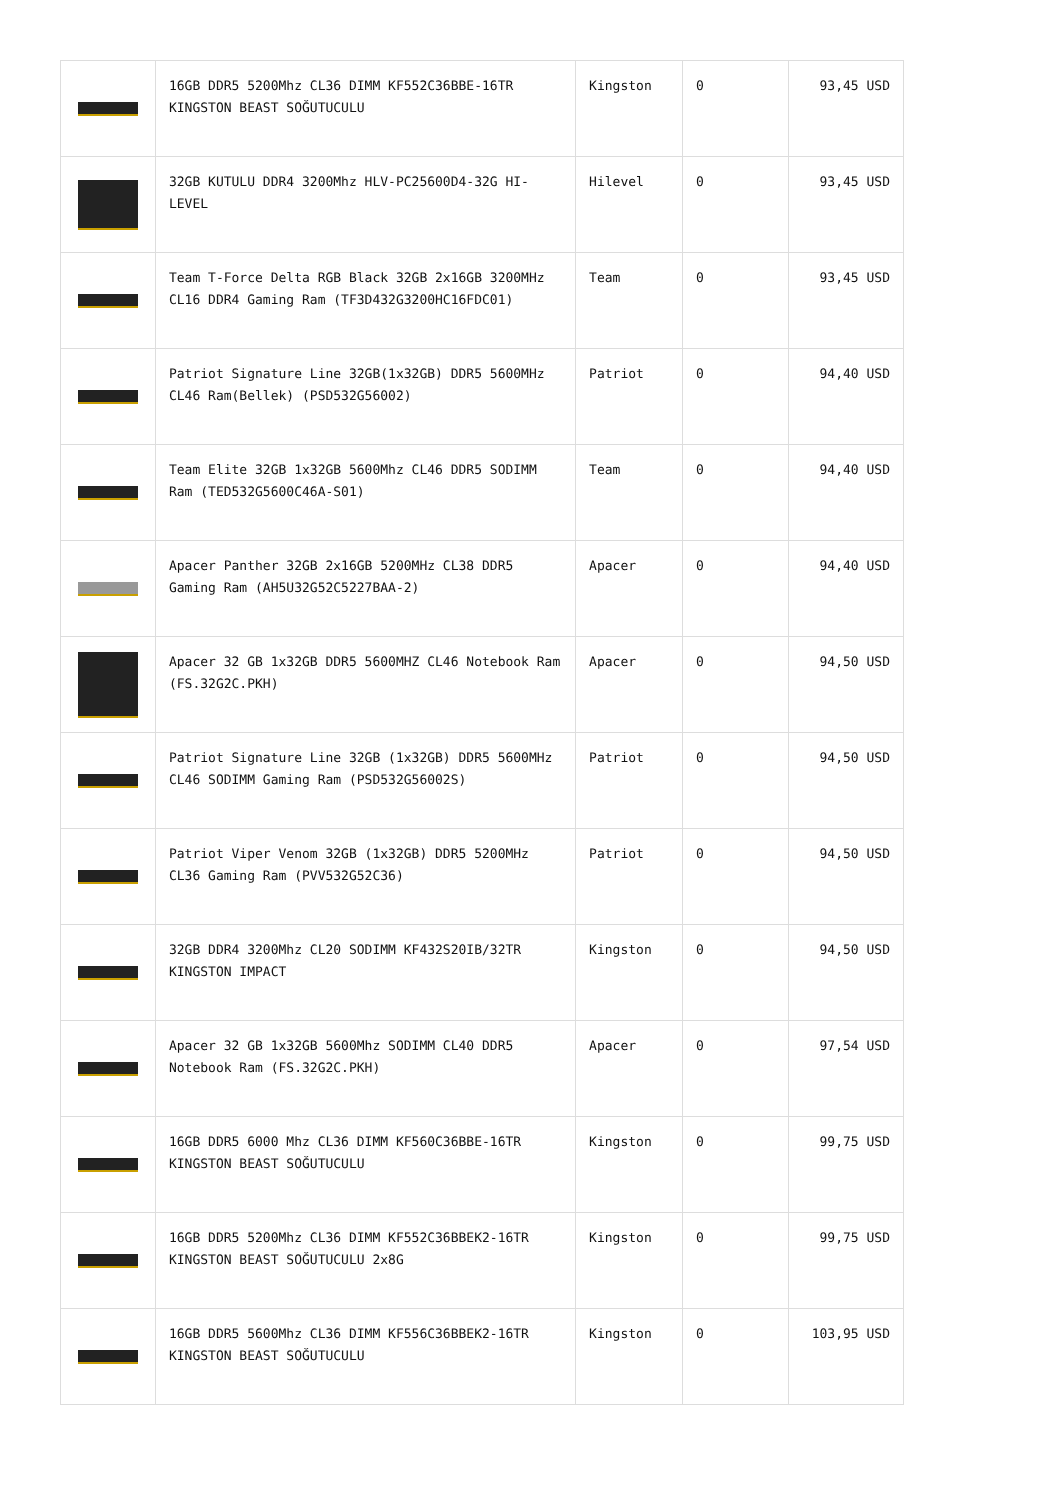| | 16GB DDR5 5200Mhz CL36 DIMM KF552C36BBE-16TR KINGSTON BEAST SOĞUTUCULU | Kingston | 0 | 93,45 USD |
| | 32GB KUTULU DDR4 3200Mhz HLV-PC25600D4-32G HI-LEVEL | Hilevel | 0 | 93,45 USD |
| | Team T-Force Delta RGB Black 32GB 2x16GB 3200MHz CL16 DDR4 Gaming Ram (TF3D432G3200HC16FDC01) | Team | 0 | 93,45 USD |
| | Patriot Signature Line 32GB(1x32GB) DDR5 5600MHz CL46 Ram(Bellek) (PSD532G56002) | Patriot | 0 | 94,40 USD |
| | Team Elite 32GB 1x32GB 5600Mhz CL46 DDR5 SODIMM Ram (TED532G5600C46A-S01) | Team | 0 | 94,40 USD |
| | Apacer Panther 32GB 2x16GB 5200MHz CL38 DDR5 Gaming Ram (AH5U32G52C5227BAA-2) | Apacer | 0 | 94,40 USD |
| | Apacer 32 GB 1x32GB DDR5 5600MHZ CL46 Notebook Ram (FS.32G2C.PKH) | Apacer | 0 | 94,50 USD |
| | Patriot Signature Line 32GB (1x32GB) DDR5 5600MHz CL46 SODIMM Gaming Ram (PSD532G56002S) | Patriot | 0 | 94,50 USD |
| | Patriot Viper Venom 32GB (1x32GB) DDR5 5200MHz CL36 Gaming Ram (PVV532G52C36) | Patriot | 0 | 94,50 USD |
| | 32GB DDR4 3200Mhz CL20 SODIMM KF432S20IB/32TR KINGSTON IMPACT | Kingston | 0 | 94,50 USD |
| | Apacer 32 GB 1x32GB 5600Mhz SODIMM CL40 DDR5 Notebook Ram (FS.32G2C.PKH) | Apacer | 0 | 97,54 USD |
| | 16GB DDR5 6000 Mhz CL36 DIMM KF560C36BBE-16TR KINGSTON BEAST SOĞUTUCULU | Kingston | 0 | 99,75 USD |
| | 16GB DDR5 5200Mhz CL36 DIMM KF552C36BBEK2-16TR KINGSTON BEAST SOĞUTUCULU 2x8G | Kingston | 0 | 99,75 USD |
| | 16GB DDR5 5600Mhz CL36 DIMM KF556C36BBEK2-16TR KINGSTON BEAST SOĞUTUCULU | Kingston | 0 | 103,95 USD |